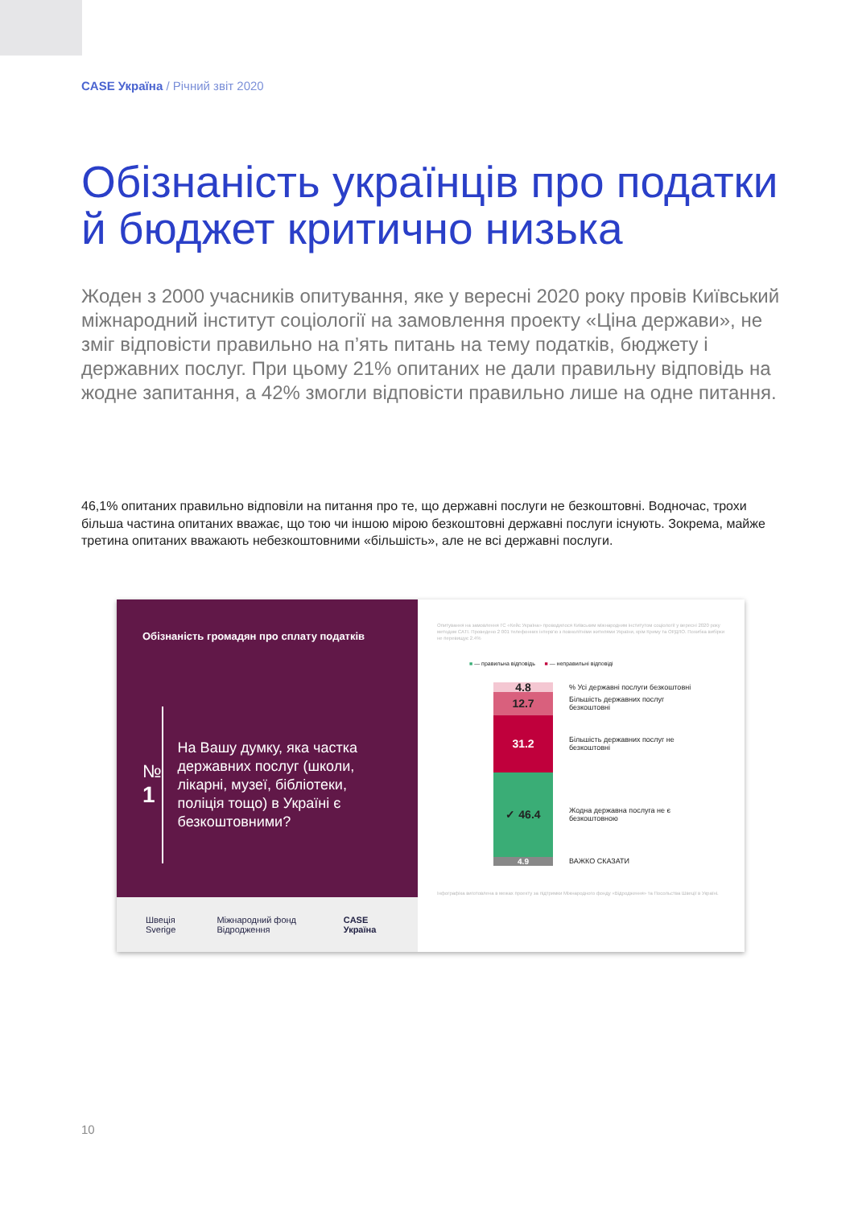CASE Україна / Річний звіт 2020
Обізнаність українців про податки й бюджет критично низька
Жоден з 2000 учасників опитування, яке у вересні 2020 року провів Київський міжнародний інститут соціології на замовлення проекту «Ціна держави», не зміг відповісти правильно на п’ять питань на тему податків, бюджету і державних послуг. При цьому 21% опитаних не дали правильну відповідь на жодне запитання, а 42% змогли відповісти правильно лише на одне питання.
46,1% опитаних правильно відповіли на питання про те, що державні послуги не безкоштовні. Водночас, трохи більша частина опитаних вважає, що тою чи іншою мірою безкоштовні державні послуги існують. Зокрема, майже третина опитаних вважають небезкоштовними «більшість», але не всі державні послуги.
Обізнаність громадян про сплату податків
№ 1
На Вашу думку, яка частка державних послуг (школи, лікарні, музеї, бібліотеки, поліція тощо) в Україні є безкоштовними?
Швеція Sverige Міжнародний фонд Відродження CASE Україна
Опитування на замовлення ГС «Кейс Україна» проводилося Київським міжнародним інститутом соціології у вересні 2020 року методом CATI. Проведено 2 001 телефонних інтерв'ю з повнолітніми жителями України, крім Криму та ОРДЛО. Похибка вибірки не перевищує 2.4%
■ — правильна відповідь ■ — неправильні відповіді
4.8
% Усі державні послуги безкоштовні
12.7
Більшість державних послуг безкоштовні
31.2
Більшість державних послуг не безкоштовні
✓ 46.4
Жодна державна послуга не є безкоштовною
4.9
ВАЖКО СКАЗАТИ
Інфографіка виготовлена в межах проекту за підтримки Міжнародного фонду «Відродження» та Посольства Швеції в Україні.
10